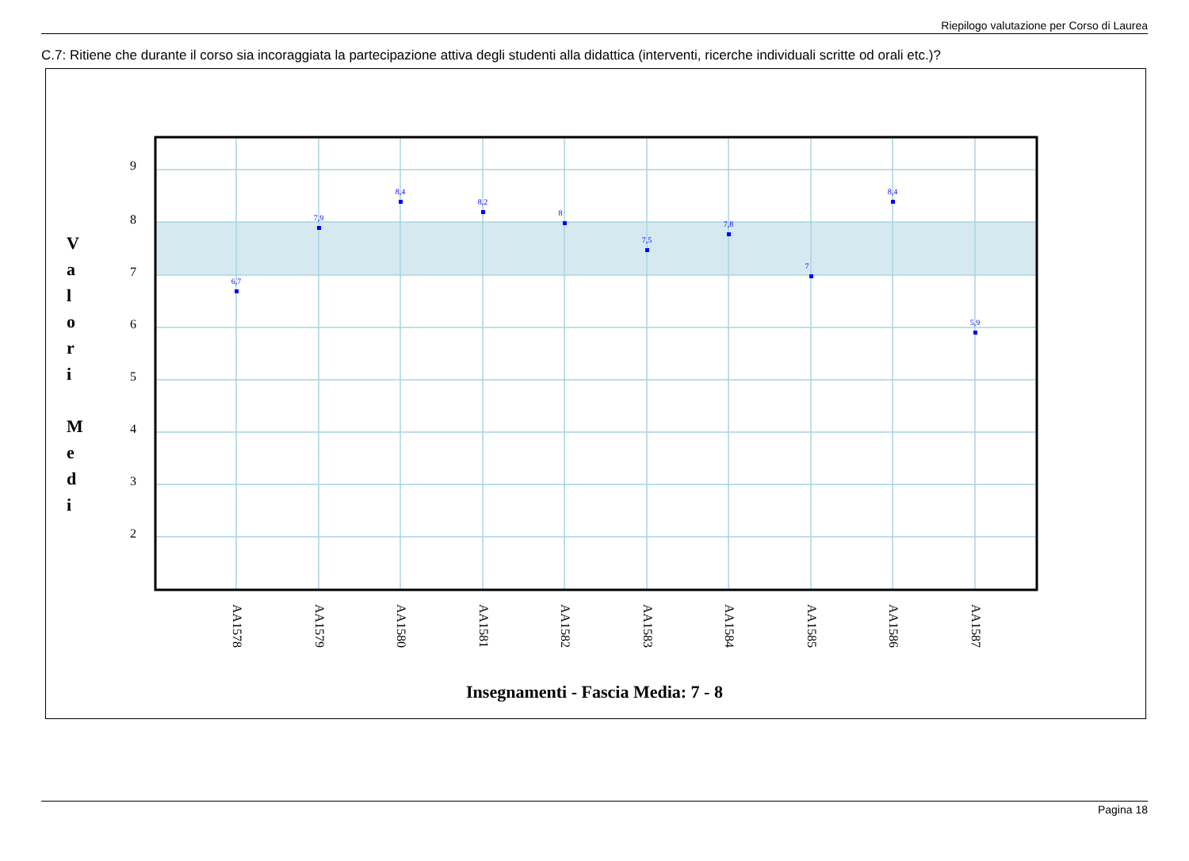Riepilogo valutazione per Corso di Laurea
C.7: Ritiene che durante il corso sia incoraggiata la partecipazione attiva degli studenti alla didattica (interventi, ricerche individuali scritte od orali etc.)?
9
8
7
6
5
4
3
2
6,7
7,9
8,4
8,2
8
7,5
7,8
7
8,4
5,9
AA1578
AA1579
AA1580
AA1581
AA1582
AA1583
AA1584
AA1585
AA1586
AA1587
V
a
l
o
r
i
M
e
d
i
Insegnamenti - Fascia Media: 7 - 8
Pagina 18